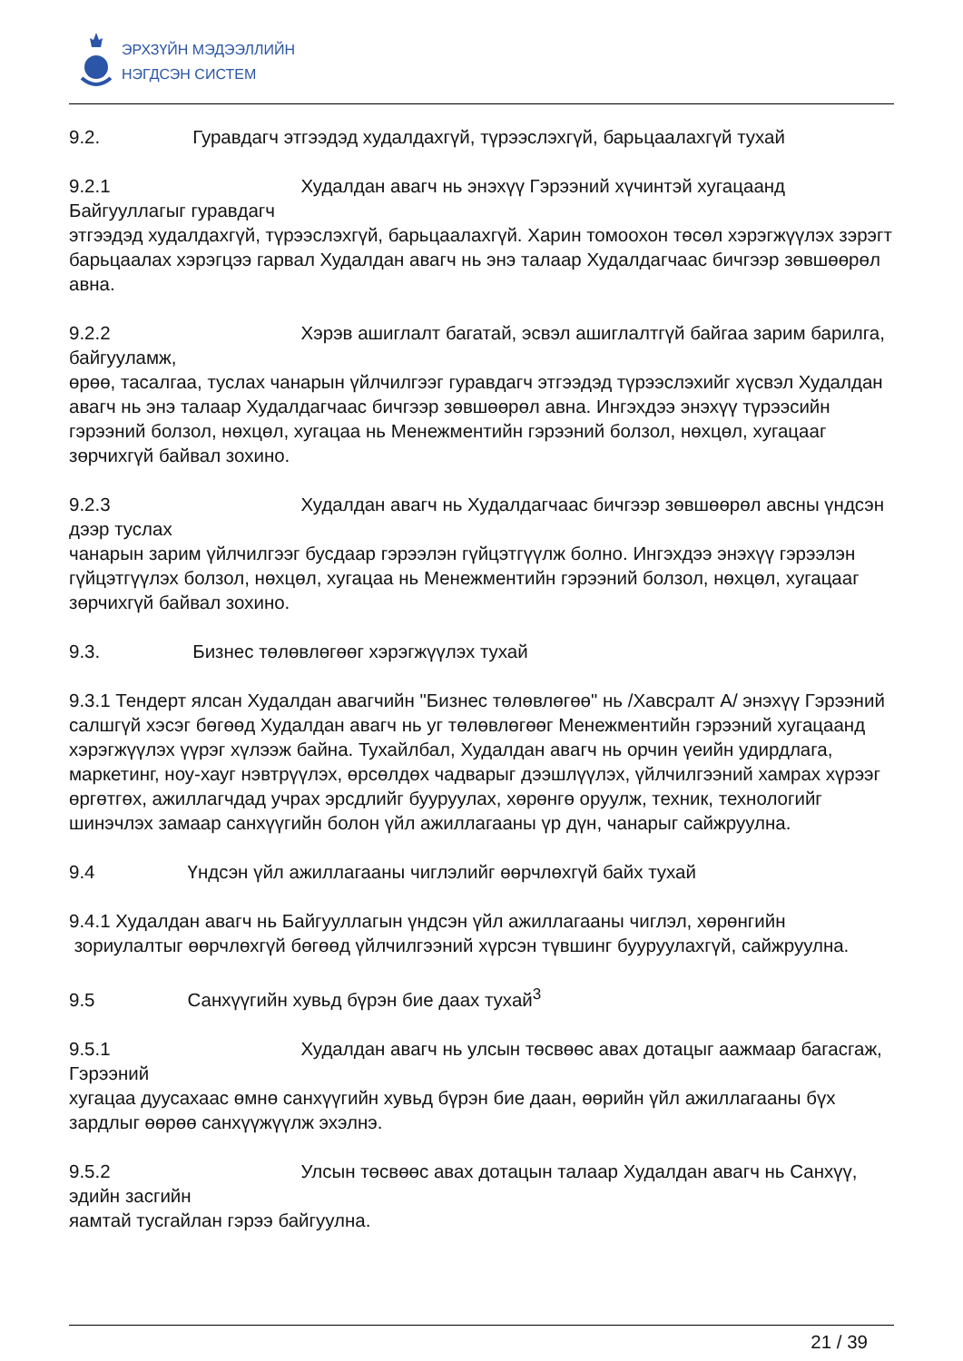ЭРХЗҮЙН МЭДЭЭЛЛИЙН
НЭГДСЭН СИСТЕМ
9.2. Гуравдагч этгээдэд худалдахгүй, түрээслэхгүй, барьцаалахгүй тухай
9.2.1 Худалдан авагч нь энэхүү Гэрээний хүчинтэй хугацаанд Байгууллагыг гуравдагч
этгээдэд худалдахгүй, түрээслэхгүй, барьцаалахгүй. Харин томоохон төсөл хэрэгжүүлэх зэрэгт барьцаалах хэрэгцээ гарвал Худалдан авагч нь энэ талаар Худалдагчаас бичгээр зөвшөөрөл авна.
9.2.2 Хэрэв ашиглалт багатай, эсвэл ашиглалтгүй байгаа зарим барилга, байгууламж,
өрөө, тасалгаа, туслах чанарын үйлчилгээг гуравдагч этгээдэд түрээслэхийг хүсвэл Худалдан авагч нь энэ талаар Худалдагчаас бичгээр зөвшөөрөл авна. Ингэхдээ энэхүү түрээсийн гэрээний болзол, нөхцөл, хугацаа нь Менежментийн гэрээний болзол, нөхцөл, хугацааг зөрчихгүй байвал зохино.
9.2.3 Худалдан авагч нь Худалдагчаас бичгээр зөвшөөрөл авсны үндсэн дээр туслах
чанарын зарим үйлчилгээг бусдаар гэрээлэн гүйцэтгүүлж болно. Ингэхдээ энэхүү гэрээлэн гүйцэтгүүлэх болзол, нөхцөл, хугацаа нь Менежментийн гэрээний болзол, нөхцөл, хугацааг зөрчихгүй байвал зохино.
9.3. Бизнес төлөвлөгөөг хэрэгжүүлэх тухай
9.3.1 Тендерт ялсан Худалдан авагчийн "Бизнес төлөвлөгөө" нь /Хавсралт А/ энэхүү Гэрээний салшгүй хэсэг бөгөөд Худалдан авагч нь уг төлөвлөгөөг Менежментийн гэрээний хугацаанд хэрэгжүүлэх үүрэг хүлээж байна. Тухайлбал, Худалдан авагч нь орчин үеийн удирдлага, маркетинг, ноу-хауг нэвтрүүлэх, өрсөлдөх чадварыг дээшлүүлэх, үйлчилгээний хамрах хүрээг өргөтгөх, ажиллагчдад учрах эрсдлийг бууруулах, хөрөнгө оруулж, техник, технологийг шинэчлэх замаар санхүүгийн болон үйл ажиллагааны үр дүн, чанарыг сайжруулна.
9.4 Үндсэн үйл ажиллагааны чиглэлийг өөрчлөхгүй байх тухай
9.4.1 Худалдан авагч нь Байгууллагын үндсэн үйл ажиллагааны чиглэл, хөрөнгийн
зориулалтыг өөрчлөхгүй бөгөөд үйлчилгээний хүрсэн түвшинг бууруулахгүй, сайжруулна.
9.5 Санхүүгийн хувьд бүрэн бие даах тухай<sup>3</sup>
9.5.1 Худалдан авагч нь улсын төсвөөс авах дотацыг аажмаар багасгаж, Гэрээний
хугацаа дуусахаас өмнө санхүүгийн хувьд бүрэн бие даан, өөрийн үйл ажиллагааны бүх зардлыг өөрөө санхүүжүүлж эхэлнэ.
9.5.2 Улсын төсвөөс авах дотацын талаар Худалдан авагч нь Санхүү, эдийн засгийн
яамтай тусгайлан гэрээ байгуулна.
21 / 39